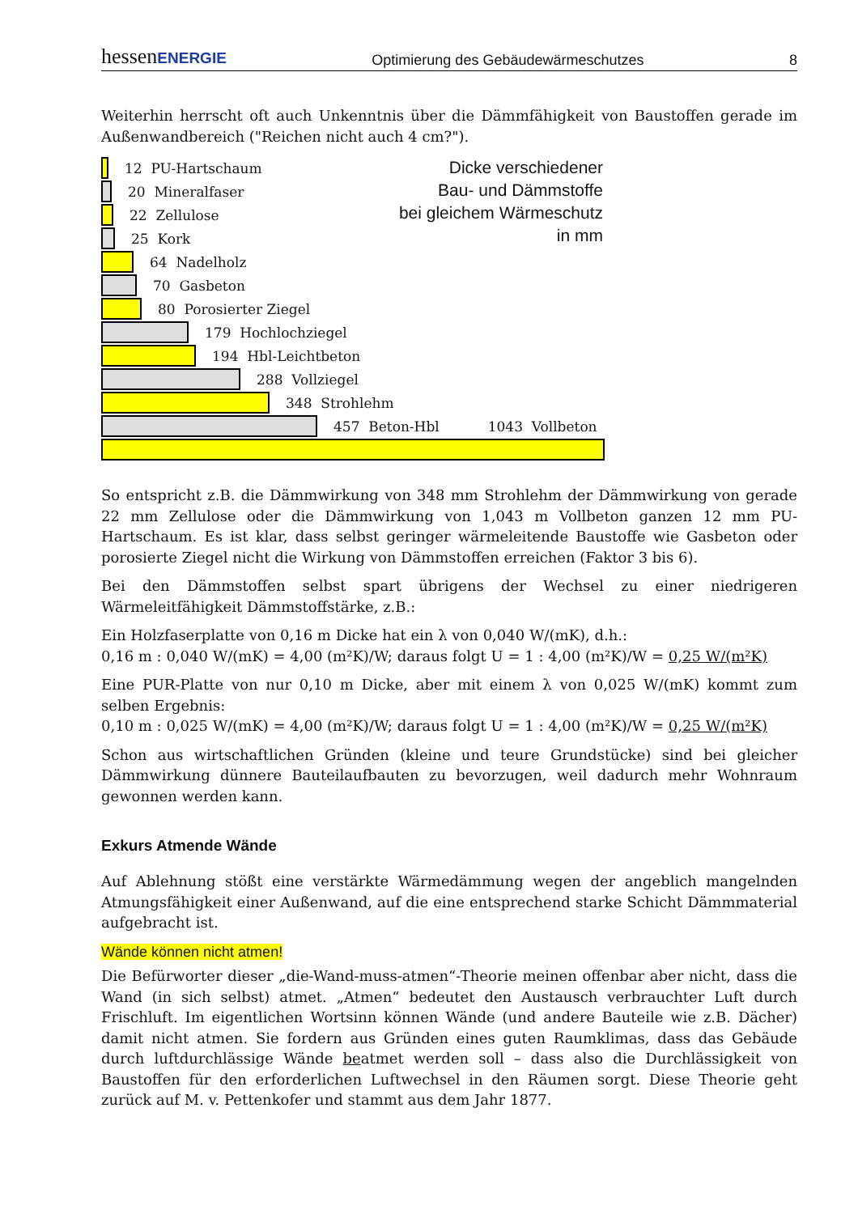hessenENERGIE Optimierung des Gebäudewärmeschutzes 8
Weiterhin herrscht oft auch Unkenntnis über die Dämmfähigkeit von Baustoffen gerade im Außenwandbereich ("Reichen nicht auch 4 cm?").
Dicke verschiedener
Bau- und Dämmstoffe
bei gleichem Wärmeschutz
in mm
12 PU-Hartschaum
20 Mineralfaser
22 Zellulose
25 Kork
64 Nadelholz
70 Gasbeton
80 Porosierter Ziegel
179 Hochlochziegel
194 Hbl-Leichtbeton
288 Vollziegel
348 Strohlehm
457 Beton-Hbl 1043 Vollbeton
So entspricht z.B. die Dämmwirkung von 348 mm Strohlehm der Dämmwirkung von gerade 22 mm Zellulose oder die Dämmwirkung von 1,043 m Vollbeton ganzen 12 mm PU-Hartschaum. Es ist klar, dass selbst geringer wärmeleitende Baustoffe wie Gasbeton oder porosierte Ziegel nicht die Wirkung von Dämmstoffen erreichen (Faktor 3 bis 6).
Bei den Dämmstoffen selbst spart übrigens der Wechsel zu einer niedrigeren Wärmeleitfähigkeit Dämmstoffstärke, z.B.:
Ein Holzfaserplatte von 0,16 m Dicke hat ein λ von 0,040 W/(mK), d.h.:
0,16 m : 0,040 W/(mK) = 4,00 (m²K)/W; daraus folgt U = 1 : 4,00 (m²K)/W = 0,25 W/(m²K)
Eine PUR-Platte von nur 0,10 m Dicke, aber mit einem λ von 0,025 W/(mK) kommt zum selben Ergebnis:
0,10 m : 0,025 W/(mK) = 4,00 (m²K)/W; daraus folgt U = 1 : 4,00 (m²K)/W = 0,25 W/(m²K)
Schon aus wirtschaftlichen Gründen (kleine und teure Grundstücke) sind bei gleicher Dämmwirkung dünnere Bauteilaufbauten zu bevorzugen, weil dadurch mehr Wohnraum gewonnen werden kann.
Exkurs Atmende Wände
Auf Ablehnung stößt eine verstärkte Wärmedämmung wegen der angeblich mangelnden Atmungsfähigkeit einer Außenwand, auf die eine entsprechend starke Schicht Dämmmaterial aufgebracht ist.
Wände können nicht atmen!
Die Befürworter dieser „die-Wand-muss-atmen“-Theorie meinen offenbar aber nicht, dass die Wand (in sich selbst) atmet. „Atmen“ bedeutet den Austausch verbrauchter Luft durch Frischluft. Im eigentlichen Wortsinn können Wände (und andere Bauteile wie z.B. Dächer) damit nicht atmen. Sie fordern aus Gründen eines guten Raumklimas, dass das Gebäude durch luftdurchlässige Wände beatmet werden soll – dass also die Durchlässigkeit von Baustoffen für den erforderlichen Luftwechsel in den Räumen sorgt. Diese Theorie geht zurück auf M. v. Pettenkofer und stammt aus dem Jahr 1877.